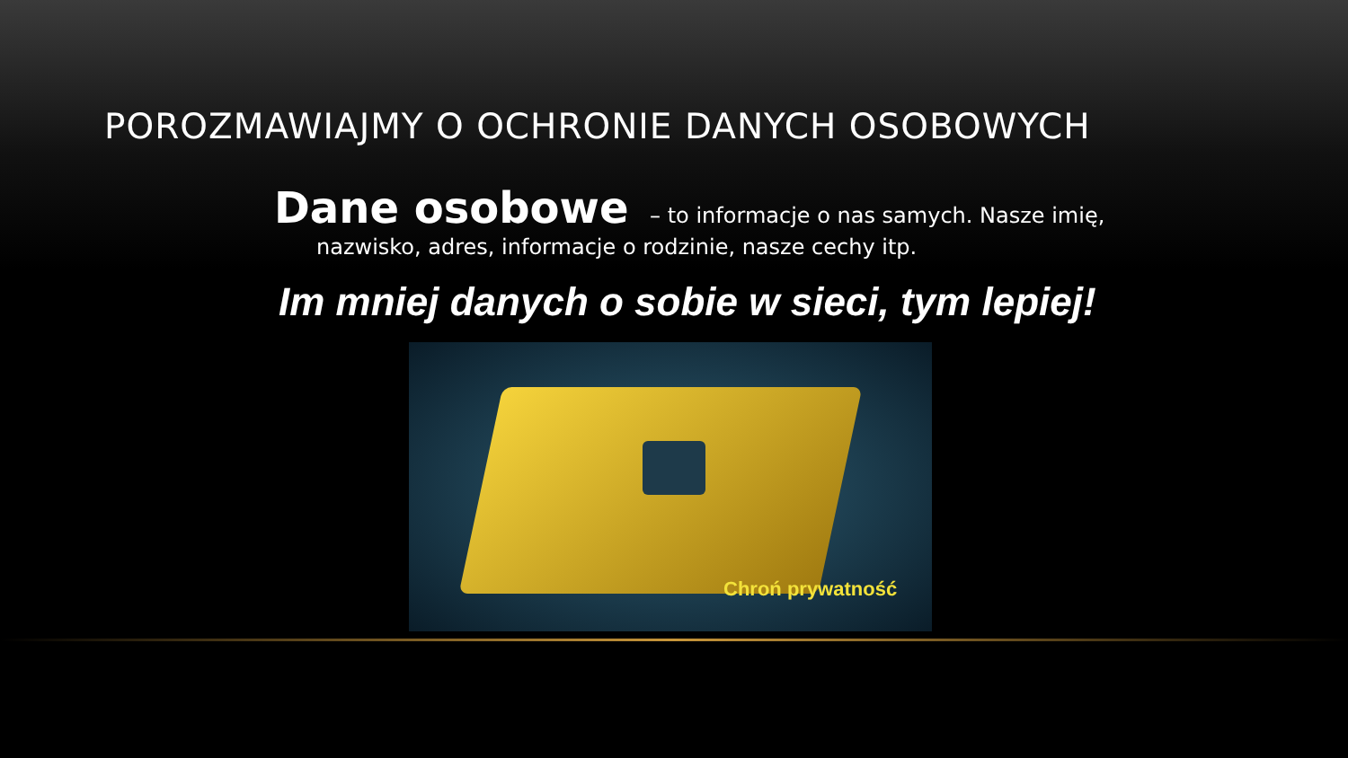POROZMAWIAJMY O OCHRONIE DANYCH OSOBOWYCH
Dane osobowe – to informacje o nas samych. Nasze imię,
nazwisko, adres, informacje o rodzinie, nasze cechy itp.
Im mniej danych o sobie w sieci, tym lepiej!
Chroń prywatność